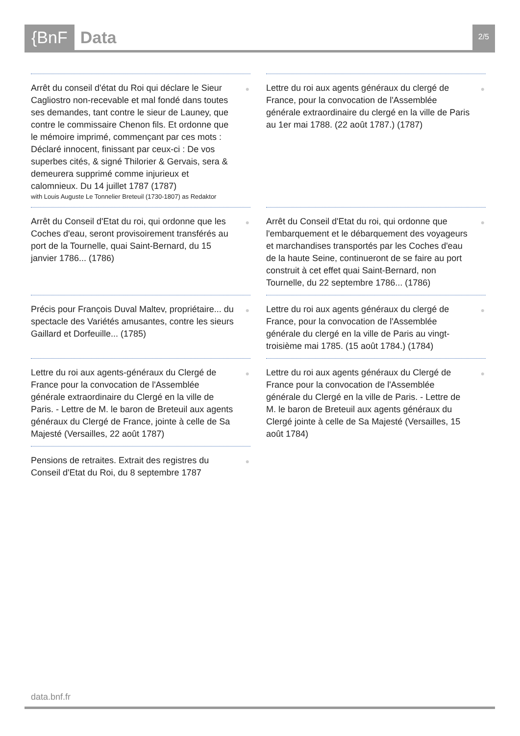{BnF Data 2/5
● Arrêt du conseil d'état du Roi qui déclare le Sieur Cagliostro non-recevable et mal fondé dans toutes ses demandes, tant contre le sieur de Launey, que contre le commissaire Chenon fils. Et ordonne que le mémoire imprimé, commençant par ces mots : Déclaré innocent, finissant par ceux-ci : De vos superbes cités, & signé Thilorier & Gervais, sera & demeurera supprimé comme injurieux et calomnieux. Du 14 juillet 1787 (1787)
with Louis Auguste Le Tonnelier Breteuil (1730-1807) as Redaktor
● Lettre du roi aux agents généraux du clergé de France, pour la convocation de l'Assemblée générale extraordinaire du clergé en la ville de Paris au 1er mai 1788. (22 août 1787.) (1787)
● Arrêt du Conseil d'Etat du roi, qui ordonne que les Coches d'eau, seront provisoirement transférés au port de la Tournelle, quai Saint-Bernard, du 15 janvier 1786... (1786)
● Arrêt du Conseil d'Etat du roi, qui ordonne que l'embarquement et le débarquement des voyageurs et marchandises transportés par les Coches d'eau de la haute Seine, continueront de se faire au port construit à cet effet quai Saint-Bernard, non Tournelle, du 22 septembre 1786... (1786)
● Précis pour François Duval Maltev, propriétaire... du spectacle des Variétés amusantes, contre les sieurs Gaillard et Dorfeuille... (1785)
● Lettre du roi aux agents généraux du clergé de France, pour la convocation de l'Assemblée générale du clergé en la ville de Paris au vingt-troisième mai 1785. (15 août 1784.) (1784)
● Lettre du roi aux agents-généraux du Clergé de France pour la convocation de l'Assemblée générale extraordinaire du Clergé en la ville de Paris. - Lettre de M. le baron de Breteuil aux agents généraux du Clergé de France, jointe à celle de Sa Majesté (Versailles, 22 août 1787)
● Lettre du roi aux agents généraux du Clergé de France pour la convocation de l'Assemblée générale du Clergé en la ville de Paris. - Lettre de M. le baron de Breteuil aux agents généraux du Clergé jointe à celle de Sa Majesté (Versailles, 15 août 1784)
● Pensions de retraites. Extrait des registres du Conseil d'Etat du Roi, du 8 septembre 1787
data.bnf.fr